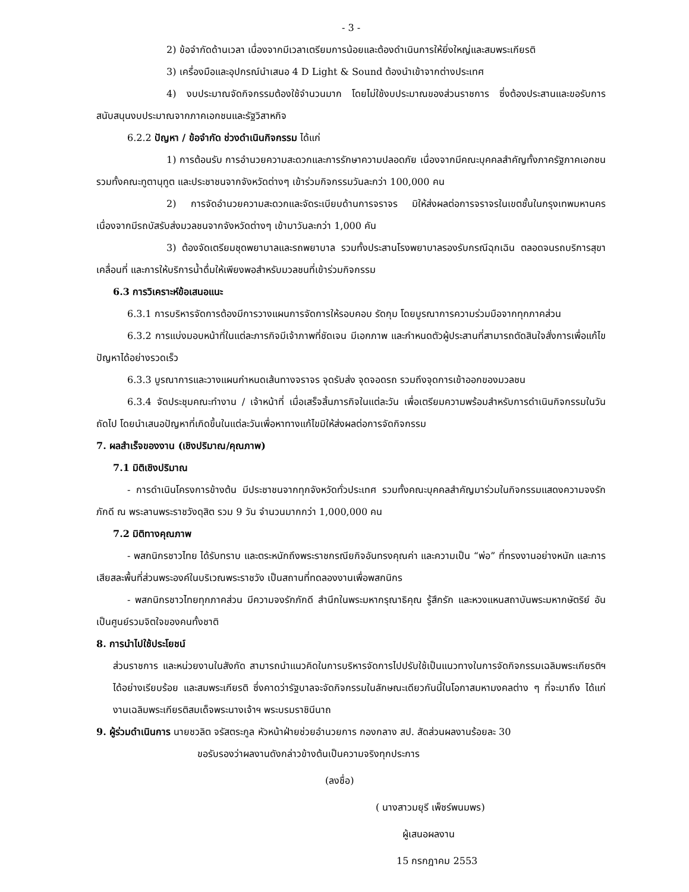- 3 -
2) ข้อจำกัดด้านเวลา เนื่องจากมีเวลาเตรียมการน้อยและต้องดำเนินการให้ยิ่งใหญ่และสมพระเกียรติ
3) เครื่องมือและอุปกรณ์นำเสนอ 4 D Light & Sound ต้องนำเข้าจากต่างประเทศ
4) งบประมาณจัดกิจกรรมต้องใช้จำนวนมาก โดยไม่ใช้งบประมาณของส่วนราชการ ซึ่งต้องประสานและขอรับการสนับสนุนงบประมาณจากภาคเอกชนและรัฐวิสาหกิจ
6.2.2 ปัญหา / ข้อจำกัด ช่วงดำเนินกิจกรรม ได้แก่
1) การต้อนรับ การอำนวยความสะดวกและการรักษาความปลอดภัย เนื่องจากมีคณะบุคคลสำคัญทั้งภาครัฐภาคเอกชน รวมทั้งคณะทูตานุทูต และประชาชนจากจังหวัดต่างๆ เข้าร่วมกิจกรรมวันละกว่า 100,000 คน
2) การจัดอำนวยความสะดวกและจัดระเบียบด้านการจราจร มิให้ส่งผลต่อการจราจรในเขตชั้นในกรุงเทพมหานคร เนื่องจากมีรถบัสรับส่งมวลชนจากจังหวัดต่างๆ เข้ามาวันละกว่า 1,000 คัน
3) ต้องจัดเตรียมชุดพยาบาลและรถพยาบาล รวมทั้งประสานโรงพยาบาลรองรับกรณีฉุกเฉิน ตลอดจนรถบริการสุขาเคลื่อนที่ และการให้บริการน้ำดื่มให้เพียงพอสำหรับมวลชนที่เข้าร่วมกิจกรรม
6.3 การวิเคราะห์ข้อเสนอแนะ
6.3.1 การบริหารจัดการต้องมีการวางแผนการจัดการให้รอบคอบ รัดกุม โดยบูรณาการความร่วมมือจากทุกภาคส่วน
6.3.2 การแบ่งมอบหน้าที่ในแต่ละภารกิจมีเจ้าภาพที่ชัดเจน มีเอกภาพ และกำหนดตัวผู้ประสานที่สามารถตัดสินใจสั่งการเพื่อแก้ไขปัญหาได้อย่างรวดเร็ว
6.3.3 บูรณาการและวางแผนกำหนดเส้นทางจราจร จุดรับส่ง จุดจอดรถ รวมถึงจุดการเข้าออกของมวลชน
6.3.4 จัดประชุมคณะทำงาน / เจ้าหน้าที่ เมื่อเสร็จสิ้นภารกิจในแต่ละวัน เพื่อเตรียมความพร้อมสำหรับการดำเนินกิจกรรมในวันถัดไป โดยนำเสนอปัญหาที่เกิดขึ้นในแต่ละวันเพื่อหาทางแก้ไขมิให้ส่งผลต่อการจัดกิจกรรม
7. ผลสำเร็จของงาน (เชิงปริมาณ/คุณภาพ)
7.1 มิติเชิงปริมาณ
- การดำเนินโครงการข้างต้น มีประชาชนจากทุกจังหวัดทั่วประเทศ รวมทั้งคณะบุคคลสำคัญมาร่วมในกิจกรรมแสดงความจงรักภักดี ณ พระลานพระราชวังดุสิต รวม 9 วัน จำนวนมากกว่า 1,000,000 คน
7.2 มิติทางคุณภาพ
- พสกนิกรชาวไทย ได้รับทราบ และตระหนักถึงพระราชกรณียกิจอันทรงคุณค่า และความเป็น “พ่อ” ที่ทรงงานอย่างหนัก และการเสียสละพื้นที่ส่วนพระองค์ในบริเวณพระราชวัง เป็นสถานที่ทดลองงานเพื่อพสกนิกร
- พสกนิกรชาวไทยทุกภาคส่วน มีความจงรักภักดี สำนึกในพระมหากรุณาธิคุณ รู้สึกรัก และหวงแหนสถาบันพระมหากษัตริย์ อันเป็นศูนย์รวมจิตใจของคนทั้งชาติ
8. การนำไปใช้ประโยชน์
ส่วนราชการ และหน่วยงานในสังกัด สามารถนำแนวคิดในการบริหารจัดการไปปรับใช้เป็นแนวทางในการจัดกิจกรรมเฉลิมพระเกียรติฯ ได้อย่างเรียบร้อย และสมพระเกียรติ ซึ่งคาดว่ารัฐบาลจะจัดกิจกรรมในลักษณะเดียวกันนี้ในโอกาสมหามงคลต่าง ๆ ที่จะมาถึง ได้แก่ งานเฉลิมพระเกียรติสมเด็จพระนางเจ้าฯ พระบรมราชินีนาถ
9. ผู้ร่วมดำเนินการ นายชวลิต จรัสตระกูล หัวหน้าฝ่ายช่วยอำนวยการ กองกลาง สป. สัดส่วนผลงานร้อยละ 30
ขอรับรองว่าผลงานดังกล่าวข้างต้นเป็นความจริงทุกประการ
(ลงชื่อ)
( นางสาวมยุรี เพ็ชร์พนมพร)
ผู้เสนอผลงาน
15 กรกฎาคม 2553